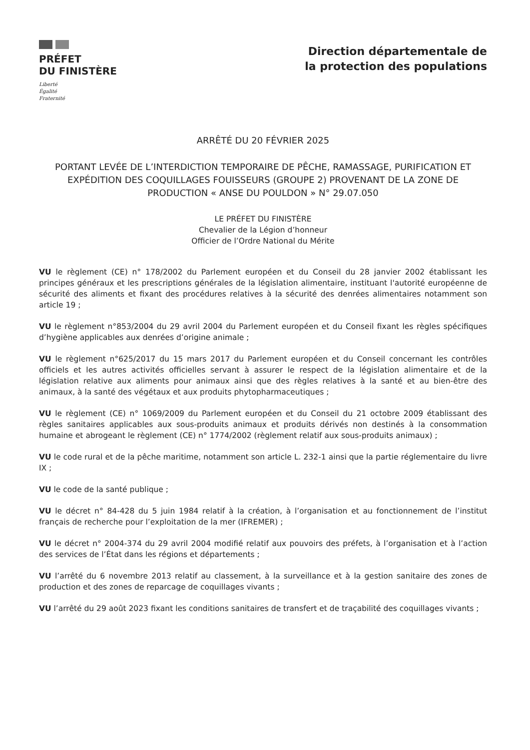PRÉFET
DU FINISTÈRE
Liberté
Égalité
Fraternité
Direction départementale de
la protection des populations
ARRÊTÉ DU 20 FÉVRIER 2025
PORTANT LEVÉE DE L’INTERDICTION TEMPORAIRE DE PÊCHE, RAMASSAGE, PURIFICATION ET EXPÉDITION DES COQUILLAGES FOUISSEURS (GROUPE 2) PROVENANT DE LA ZONE DE PRODUCTION « ANSE DU POULDON » N° 29.07.050
LE PRÉFET DU FINISTÈRE
Chevalier de la Légion d’honneur
Officier de l’Ordre National du Mérite
VU le règlement (CE) n° 178/2002 du Parlement européen et du Conseil du 28 janvier 2002 établissant les principes généraux et les prescriptions générales de la législation alimentaire, instituant l'autorité européenne de sécurité des aliments et fixant des procédures relatives à la sécurité des denrées alimentaires notamment son article 19 ;
VU le règlement n°853/2004 du 29 avril 2004 du Parlement européen et du Conseil fixant les règles spécifiques d’hygiène applicables aux denrées d’origine animale ;
VU le règlement n°625/2017 du 15 mars 2017 du Parlement européen et du Conseil concernant les contrôles officiels et les autres activités officielles servant à assurer le respect de la législation alimentaire et de la législation relative aux aliments pour animaux ainsi que des règles relatives à la santé et au bien-être des animaux, à la santé des végétaux et aux produits phytopharmaceutiques ;
VU le règlement (CE) n° 1069/2009 du Parlement européen et du Conseil du 21 octobre 2009 établissant des règles sanitaires applicables aux sous-produits animaux et produits dérivés non destinés à la consommation humaine et abrogeant le règlement (CE) n° 1774/2002 (règlement relatif aux sous-produits animaux) ;
VU le code rural et de la pêche maritime, notamment son article L. 232-1 ainsi que la partie réglementaire du livre IX ;
VU le code de la santé publique ;
VU le décret n° 84-428 du 5 juin 1984 relatif à la création, à l’organisation et au fonctionnement de l’institut français de recherche pour l’exploitation de la mer (IFREMER) ;
VU le décret n° 2004-374 du 29 avril 2004 modifié relatif aux pouvoirs des préfets, à l’organisation et à l’action des services de l’État dans les régions et départements ;
VU l’arrêté du 6 novembre 2013 relatif au classement, à la surveillance et à la gestion sanitaire des zones de production et des zones de reparcage de coquillages vivants ;
VU l’arrêté du 29 août 2023 fixant les conditions sanitaires de transfert et de traçabilité des coquillages vivants ;